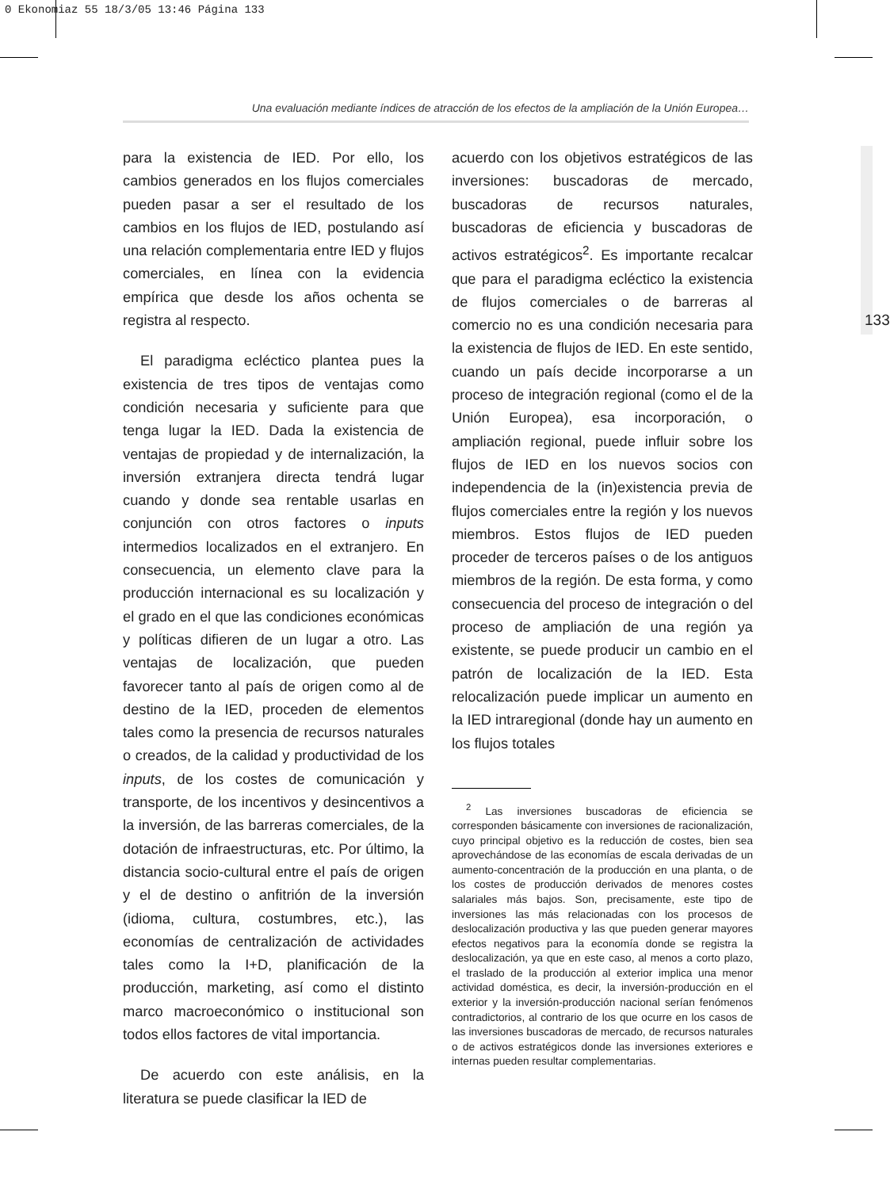0 Ekonomiaz 55 18/3/05 13:46 Página 133
Una evaluación mediante índices de atracción de los efectos de la ampliación de la Unión Europea…
133
para la existencia de IED. Por ello, los cambios generados en los flujos comerciales pueden pasar a ser el resultado de los cambios en los flujos de IED, postulando así una relación complementaria entre IED y flujos comerciales, en línea con la evidencia empírica que desde los años ochenta se registra al respecto.
El paradigma ecléctico plantea pues la existencia de tres tipos de ventajas como condición necesaria y suficiente para que tenga lugar la IED. Dada la existencia de ventajas de propiedad y de internalización, la inversión extranjera directa tendrá lugar cuando y donde sea rentable usarlas en conjunción con otros factores o inputs intermedios localizados en el extranjero. En consecuencia, un elemento clave para la producción internacional es su localización y el grado en el que las condiciones económicas y políticas difieren de un lugar a otro. Las ventajas de localización, que pueden favorecer tanto al país de origen como al de destino de la IED, proceden de elementos tales como la presencia de recursos naturales o creados, de la calidad y productividad de los inputs, de los costes de comunicación y transporte, de los incentivos y desincentivos a la inversión, de las barreras comerciales, de la dotación de infraestructuras, etc. Por último, la distancia socio-cultural entre el país de origen y el de destino o anfitrión de la inversión (idioma, cultura, costumbres, etc.), las economías de centralización de actividades tales como la I+D, planificación de la producción, marketing, así como el distinto marco macroeconómico o institucional son todos ellos factores de vital importancia.
De acuerdo con este análisis, en la literatura se puede clasificar la IED de
acuerdo con los objetivos estratégicos de las inversiones: buscadoras de mercado, buscadoras de recursos naturales, buscadoras de eficiencia y buscadoras de activos estratégicos<sup>2</sup>. Es importante recalcar que para el paradigma ecléctico la existencia de flujos comerciales o de barreras al comercio no es una condición necesaria para la existencia de flujos de IED. En este sentido, cuando un país decide incorporarse a un proceso de integración regional (como el de la Unión Europea), esa incorporación, o ampliación regional, puede influir sobre los flujos de IED en los nuevos socios con independencia de la (in)existencia previa de flujos comerciales entre la región y los nuevos miembros. Estos flujos de IED pueden proceder de terceros países o de los antiguos miembros de la región. De esta forma, y como consecuencia del proceso de integración o del proceso de ampliación de una región ya existente, se puede producir un cambio en el patrón de localización de la IED. Esta relocalización puede implicar un aumento en la IED intraregional (donde hay un aumento en los flujos totales
<sup>2</sup> Las inversiones buscadoras de eficiencia se corresponden básicamente con inversiones de racionalización, cuyo principal objetivo es la reducción de costes, bien sea aprovechándose de las economías de escala derivadas de un aumento-concentración de la producción en una planta, o de los costes de producción derivados de menores costes salariales más bajos. Son, precisamente, este tipo de inversiones las más relacionadas con los procesos de deslocalización productiva y las que pueden generar mayores efectos negativos para la economía donde se registra la deslocalización, ya que en este caso, al menos a corto plazo, el traslado de la producción al exterior implica una menor actividad doméstica, es decir, la inversión-producción en el exterior y la inversión-producción nacional serían fenómenos contradictorios, al contrario de los que ocurre en los casos de las inversiones buscadoras de mercado, de recursos naturales o de activos estratégicos donde las inversiones exteriores e internas pueden resultar complementarias.